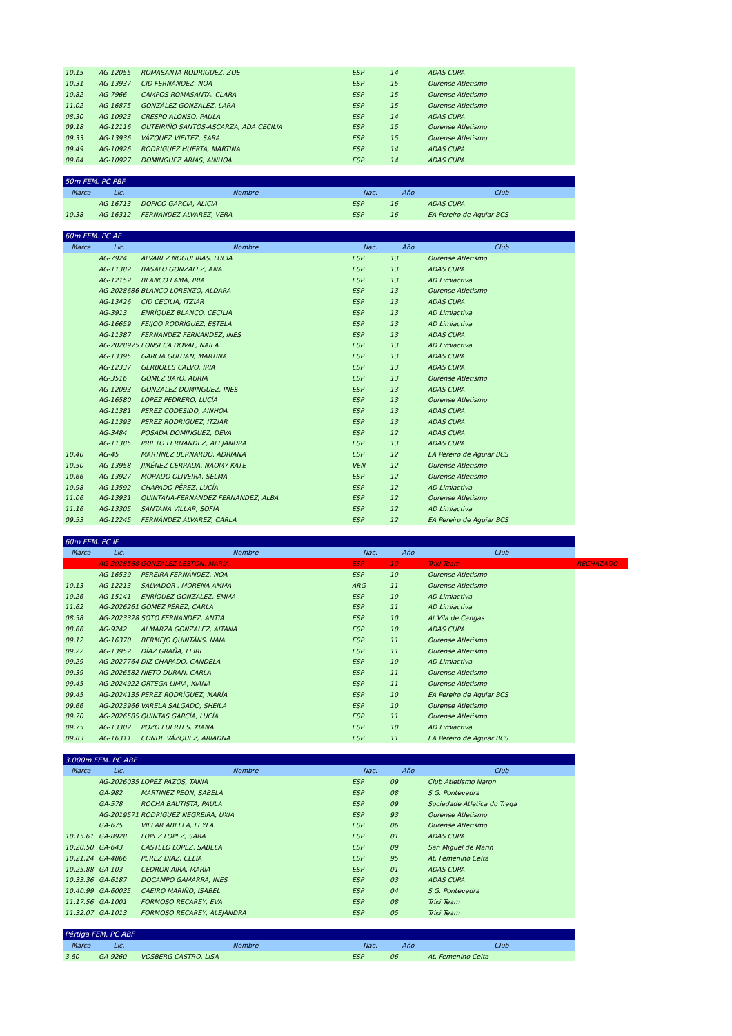| 10.15 | AG-12055 | ROMASANTA RODRIGUEZ, ZOE | ESP | 14 | ADAS CUPA | |
| 10.31 | AG-13937 | CID FERNÁNDEZ, NOA | ESP | 15 | Ourense Atletismo | |
| 10.82 | AG-7966 | CAMPOS ROMASANTA, CLARA | ESP | 15 | Ourense Atletismo | |
| 11.02 | AG-16875 | GONZÁLEZ GONZÁLEZ, LARA | ESP | 15 | Ourense Atletismo | |
| 08.30 | AG-10923 | CRESPO ALONSO, PAULA | ESP | 14 | ADAS CUPA | |
| 09.18 | AG-12116 | OUTEIRIÑO SANTOS-ASCARZA, ADA CECILIA | ESP | 15 | Ourense Atletismo | |
| 09.33 | AG-13936 | VÁZQUEZ VIEITEZ, SARA | ESP | 15 | Ourense Atletismo | |
| 09.49 | AG-10926 | RODRIGUEZ HUERTA, MARTINA | ESP | 14 | ADAS CUPA | |
| 09.64 | AG-10927 | DOMINGUEZ ARIAS, AINHOA | ESP | 14 | ADAS CUPA | |
| 50m FEM. PC PBF | | | | | | |
| Marca | Lic. | Nombre | Nac. | Año | Club | |
| | AG-16713 | DOPICO GARCIA, ALICIA | ESP | 16 | ADAS CUPA | |
| 10.38 | AG-16312 | FERNÁNDEZ ÁLVAREZ, VERA | ESP | 16 | EA Pereiro de Aguiar BCS | |
| 60m FEM. PC AF | | | | | | |
| Marca | Lic. | Nombre | Nac. | Año | Club | |
| | AG-7924 | ALVAREZ NOGUEIRAS, LUCIA | ESP | 13 | Ourense Atletismo | |
| | AG-11382 | BASALO GONZALEZ, ANA | ESP | 13 | ADAS CUPA | |
| | AG-12152 | BLANCO LAMA, IRIA | ESP | 13 | AD Limiactiva | |
| | AG-2028686 | BLANCO LORENZO, ALDARA | ESP | 13 | Ourense Atletismo | |
| | AG-13426 | CID CECILIA, ITZIAR | ESP | 13 | ADAS CUPA | |
| | AG-3913 | ENRÍQUEZ BLANCO, CECILIA | ESP | 13 | AD Limiactiva | |
| | AG-16659 | FEIJOO RODRÍGUEZ, ESTELA | ESP | 13 | AD Limiactiva | |
| | AG-11387 | FERNANDEZ FERNANDEZ, INES | ESP | 13 | ADAS CUPA | |
| | AG-2028975 | FONSECA DOVAL, NAILA | ESP | 13 | AD Limiactiva | |
| | AG-13395 | GARCIA GUITIAN, MARTINA | ESP | 13 | ADAS CUPA | |
| | AG-12337 | GERBOLES CALVO, IRIA | ESP | 13 | ADAS CUPA | |
| | AG-3516 | GÓMEZ BAYO, AURIA | ESP | 13 | Ourense Atletismo | |
| | AG-12093 | GONZALEZ DOMINGUEZ, INES | ESP | 13 | ADAS CUPA | |
| | AG-16580 | LÓPEZ PEDRERO, LUCÍA | ESP | 13 | Ourense Atletismo | |
| | AG-11381 | PEREZ CODESIDO, AINHOA | ESP | 13 | ADAS CUPA | |
| | AG-11393 | PEREZ RODRIGUEZ, ITZIAR | ESP | 13 | ADAS CUPA | |
| | AG-3484 | POSADA DOMINGUEZ, DEVA | ESP | 12 | ADAS CUPA | |
| | AG-11385 | PRIETO FERNANDEZ, ALEJANDRA | ESP | 13 | ADAS CUPA | |
| 10.40 | AG-45 | MARTÍNEZ BERNARDO, ADRIANA | ESP | 12 | EA Pereiro de Aguiar BCS | |
| 10.50 | AG-13958 | JIMÉNEZ CERRADA, NAOMY KATE | VEN | 12 | Ourense Atletismo | |
| 10.66 | AG-13927 | MORADO OLIVEIRA, SELMA | ESP | 12 | Ourense Atletismo | |
| 10.98 | AG-13592 | CHAPADO PÉREZ, LUCÍA | ESP | 12 | AD Limiactiva | |
| 11.06 | AG-13931 | QUINTANA-FERNÁNDEZ FERNÁNDEZ, ALBA | ESP | 12 | Ourense Atletismo | |
| 11.16 | AG-13305 | SANTANA VILLAR, SOFÍA | ESP | 12 | AD Limiactiva | |
| 09.53 | AG-12245 | FERNÁNDEZ ÁLVAREZ, CARLA | ESP | 12 | EA Pereiro de Aguiar BCS | |
| 60m FEM. PC IF | | | | | | |
| Marca | Lic. | Nombre | Nac. | Año | Club | |
| | AG-2028568 | GONZALEZ LESTON, MARIA | ESP | 10 | Triki Team | RECHAZADO |
| | AG-16539 | PEREIRA FERNÁNDEZ, NOA | ESP | 10 | Ourense Atletismo | |
| 10.13 | AG-12213 | SALVADOR , MORENA AMMA | ARG | 11 | Ourense Atletismo | |
| 10.26 | AG-15141 | ENRÍQUEZ GONZÁLEZ, EMMA | ESP | 10 | AD Limiactiva | |
| 11.62 | AG-2026261 | GÓMEZ PÉREZ, CARLA | ESP | 11 | AD Limiactiva | |
| 08.58 | AG-2023328 | SOTO FERNANDEZ, ANTIA | ESP | 10 | At Vila de Cangas | |
| 08.66 | AG-9242 | ALMARZA GONZALEZ, AITANA | ESP | 10 | ADAS CUPA | |
| 09.12 | AG-16370 | BERMEJO QUINTÁNS, NAIA | ESP | 11 | Ourense Atletismo | |
| 09.22 | AG-13952 | DÍAZ GRAÑA, LEIRE | ESP | 11 | Ourense Atletismo | |
| 09.29 | AG-2027764 | DIZ CHAPADO, CANDELA | ESP | 10 | AD Limiactiva | |
| 09.39 | AG-2026582 | NIETO DURAN, CARLA | ESP | 11 | Ourense Atletismo | |
| 09.45 | AG-2024922 | ORTEGA LIMIA, XIANA | ESP | 11 | Ourense Atletismo | |
| 09.45 | AG-2024135 | PÉREZ RODRÍGUEZ, MARÍA | ESP | 10 | EA Pereiro de Aguiar BCS | |
| 09.66 | AG-2023966 | VARELA SALGADO, SHEILA | ESP | 10 | Ourense Atletismo | |
| 09.70 | AG-2026585 | QUINTAS GARCÍA, LUCÍA | ESP | 11 | Ourense Atletismo | |
| 09.75 | AG-13302 | POZO FUERTES, XIANA | ESP | 10 | AD Limiactiva | |
| 09.83 | AG-16311 | CONDE VÁZQUEZ, ARIADNA | ESP | 11 | EA Pereiro de Aguiar BCS | |
| 3.000m FEM. PC ABF | | | | | | |
| Marca | Lic. | Nombre | Nac. | Año | Club | |
| | AG-2026035 | LOPEZ PAZOS, TANIA | ESP | 09 | Club Atletismo Naron | |
| | GA-982 | MARTINEZ PEON, SABELA | ESP | 08 | S.G. Pontevedra | |
| | GA-578 | ROCHA BAUTISTA, PAULA | ESP | 09 | Sociedade Atletica do Trega | |
| | AG-2019571 | RODRIGUEZ NEGREIRA, UXIA | ESP | 93 | Ourense Atletismo | |
| | GA-675 | VILLAR ABELLA, LEYLA | ESP | 06 | Ourense Atletismo | |
| 10:15.61 | GA-8928 | LOPEZ LOPEZ, SARA | ESP | 01 | ADAS CUPA | |
| 10:20.50 | GA-643 | CASTELO LOPEZ, SABELA | ESP | 09 | San Miguel de Marin | |
| 10:21.24 | GA-4866 | PEREZ DIAZ, CELIA | ESP | 95 | At. Femenino Celta | |
| 10:25.88 | GA-103 | CEDRON AIRA, MARIA | ESP | 01 | ADAS CUPA | |
| 10:33.36 | GA-6187 | DOCAMPO GAMARRA, INES | ESP | 03 | ADAS CUPA | |
| 10:40.99 | GA-60035 | CAEIRO MARIÑO, ISABEL | ESP | 04 | S.G. Pontevedra | |
| 11:17.56 | GA-1001 | FORMOSO RECAREY, EVA | ESP | 08 | Triki Team | |
| 11:32.07 | GA-1013 | FORMOSO RECAREY, ALEJANDRA | ESP | 05 | Triki Team | |
| Pértiga FEM. PC ABF | | | | | | |
| Marca | Lic. | Nombre | Nac. | Año | Club | |
| 3.60 | GA-9260 | VOSBERG CASTRO, LISA | ESP | 06 | At. Femenino Celta | |